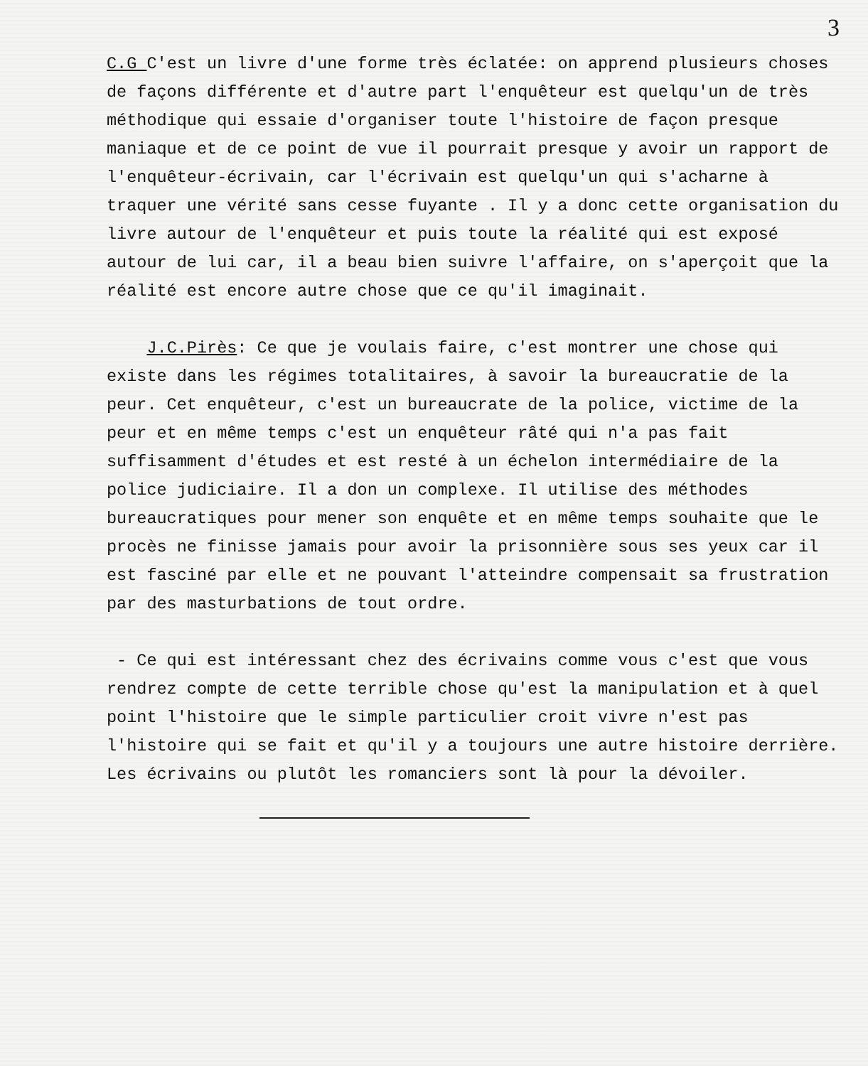3
C.G C'est un livre d'une forme très éclatée: on apprend plusieurs choses de façons différente et d'autre part l'enquêteur est quelqu'un de très méthodique qui essaie d'organiser toute l'histoire de façon presque maniaque et de ce point de vue il pourrait presque y avoir un rapport de l'enquêteur-écrivain, car l'écrivain est quelqu'un qui s'acharne à traquer une vérité sans cesse fuyante . Il y a donc cette organisation du livre autour de l'enquêteur et puis toute la réalité qui est exposé autour de lui car, il a beau bien suivre l'affaire, on s'aperçoit que la réalité est encore autre chose que ce qu'il imaginait.
J.C.Pirès: Ce que je voulais faire, c'est montrer une chose qui existe dans les régimes totalitaires, à savoir la bureaucratie de la peur. Cet enquêteur, c'est un bureaucrate de la police, victime de la peur et en même temps c'est un enquêteur râté qui n'a pas fait suffisamment d'études et est resté à un échelon intermédiaire de la police judiciaire. Il a don un complexe. Il utilise des méthodes bureaucratiques pour mener son enquête et en même temps souhaite que le procès ne finisse jamais pour avoir la prisonnière sous ses yeux car il est fasciné par elle et ne pouvant l'atteindre compensait sa frustration par des masturbations de tout ordre.
- Ce qui est intéressant chez des écrivains comme vous c'est que vous rendrez compte de cette terrible chose qu'est la manipulation et à quel point l'histoire que le simple particulier croit vivre n'est pas l'histoire qui se fait et qu'il y a toujours une autre histoire derrière. Les écrivains ou plutôt les romanciers sont là pour la dévoiler.